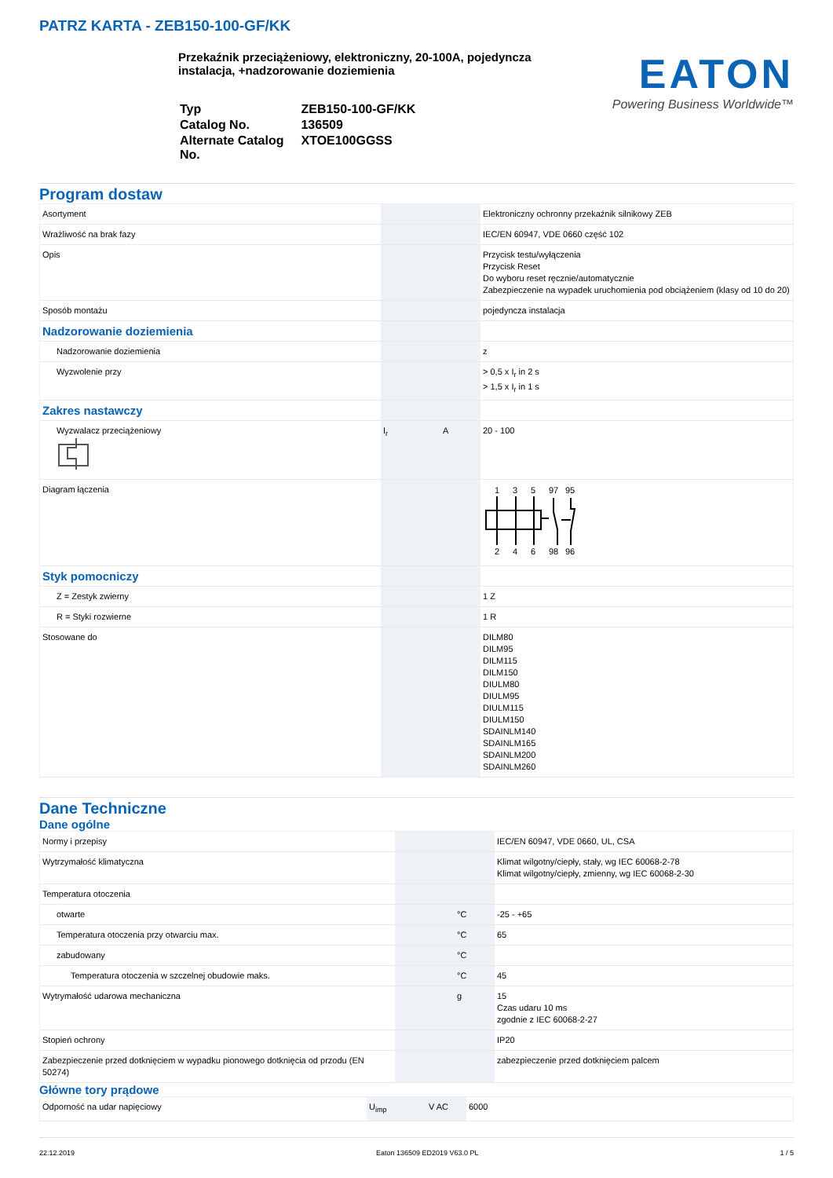PATRZ KARTA - ZEB150-100-GF/KK
Przekaźnik przeciążeniowy, elektroniczny, 20-100A, pojedyncza instalacja, +nadzorowanie doziemienia
| Typ | ZEB150-100-GF/KK |
| Catalog No. | 136509 |
| Alternate Catalog No. | XTOE100GGSS |
EATON
Powering Business Worldwide™
Program dostaw
| Asortyment | | | Elektroniczny ochronny przekaźnik silnikowy ZEB |
| Wrażliwość na brak fazy | | | IEC/EN 60947, VDE 0660 część 102 |
| Opis | | | Przycisk testu/wyłączenia Przycisk Reset Do wyboru reset ręcznie/automatycznie Zabezpieczenie na wypadek uruchomienia pod obciążeniem (klasy od 10 do 20) |
| Sposób montażu | | | pojedyncza instalacja |
| Nadzorowanie doziemienia | | | |
| Nadzorowanie doziemienia | | | z |
| Wyzwolenie przy | | | > 0,5 x I<sub>r</sub> in 2 s > 1,5 x I<sub>r</sub> in 1 s |
| Zakres nastawczy | | | |
| Wyzwalacz przeciążeniowy | I<sub>r</sub> | A | 20 - 100 |
| Diagram łączenia | | | 1 3 5 97 95 2 4 6 98 96 |
| Styk pomocniczy | | | |
| Z = Zestyk zwierny | | | 1 Z |
| R = Styki rozwierne | | | 1 R |
| Stosowane do | | | DILM80 DILM95 DILM115 DILM150 DIULM80 DIULM95 DIULM115 DIULM150 SDAINLM140 SDAINLM165 SDAINLM200 SDAINLM260 |
Dane Techniczne
Dane ogólne
| Normy i przepisy | | | IEC/EN 60947, VDE 0660, UL, CSA |
| Wytrzymałość klimatyczna | | | Klimat wilgotny/ciepły, stały, wg IEC 60068-2-78 Klimat wilgotny/ciepły, zmienny, wg IEC 60068-2-30 |
| Temperatura otoczenia | | | |
| otwarte | | °C | -25 - +65 |
| Temperatura otoczenia przy otwarciu max. | | °C | 65 |
| zabudowany | | °C | |
| Temperatura otoczenia w szczelnej obudowie maks. | | °C | 45 |
| Wytrymałość udarowa mechaniczna | | g | 15 Czas udaru 10 ms zgodnie z IEC 60068-2-27 |
| Stopień ochrony | | | IP20 |
| Zabezpieczenie przed dotknięciem w wypadku pionowego dotknięcia od przodu (EN 50274) | | | zabezpieczenie przed dotknięciem palcem |
Główne tory prądowe
| Odporność na udar napięciowy | U<sub>imp</sub> | V AC | 6000 |
22.12.2019 Eaton 136509 ED2019 V63.0 PL 1 / 5